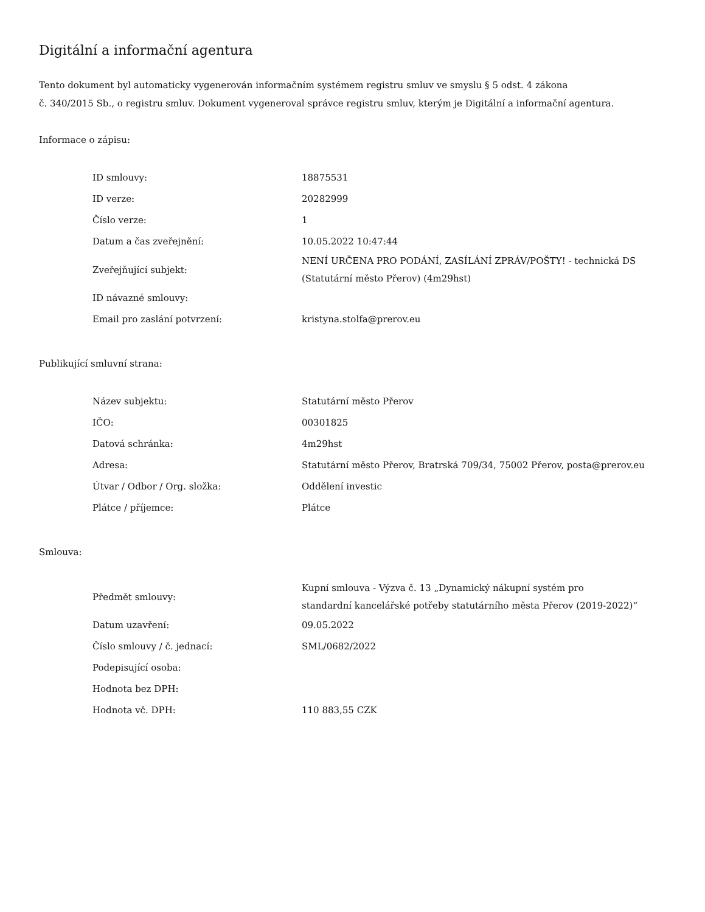Digitální a informační agentura
Tento dokument byl automaticky vygenerován informačním systémem registru smluv ve smyslu § 5 odst. 4 zákona
č. 340/2015 Sb., o registru smluv. Dokument vygeneroval správce registru smluv, kterým je Digitální a informační agentura.
Informace o zápisu:
| ID smlouvy: | 18875531 |
| ID verze: | 20282999 |
| Číslo verze: | 1 |
| Datum a čas zveřejnění: | 10.05.2022 10:47:44 |
| Zveřejňující subjekt: | NENÍ URČENA PRO PODÁNÍ, ZASÍLÁNÍ ZPRÁV/POŠTY! - technická DS (Statutární město Přerov) (4m29hst) |
| ID návazné smlouvy: | |
| Email pro zaslání potvrzení: | kristyna.stolfa@prerov.eu |
Publikující smluvní strana:
| Název subjektu: | Statutární město Přerov |
| IČO: | 00301825 |
| Datová schránka: | 4m29hst |
| Adresa: | Statutární město Přerov, Bratrská 709/34, 75002 Přerov, posta@prerov.eu |
| Útvar / Odbor / Org. složka: | Oddělení investic |
| Plátce / příjemce: | Plátce |
Smlouva:
| Předmět smlouvy: | Kupní smlouva - Výzva č. 13 „Dynamický nákupní systém pro standardní kancelářské potřeby statutárního města Přerov (2019-2022)“ |
| Datum uzavření: | 09.05.2022 |
| Číslo smlouvy / č. jednací: | SML/0682/2022 |
| Podepisující osoba: | |
| Hodnota bez DPH: | |
| Hodnota vč. DPH: | 110 883,55 CZK |